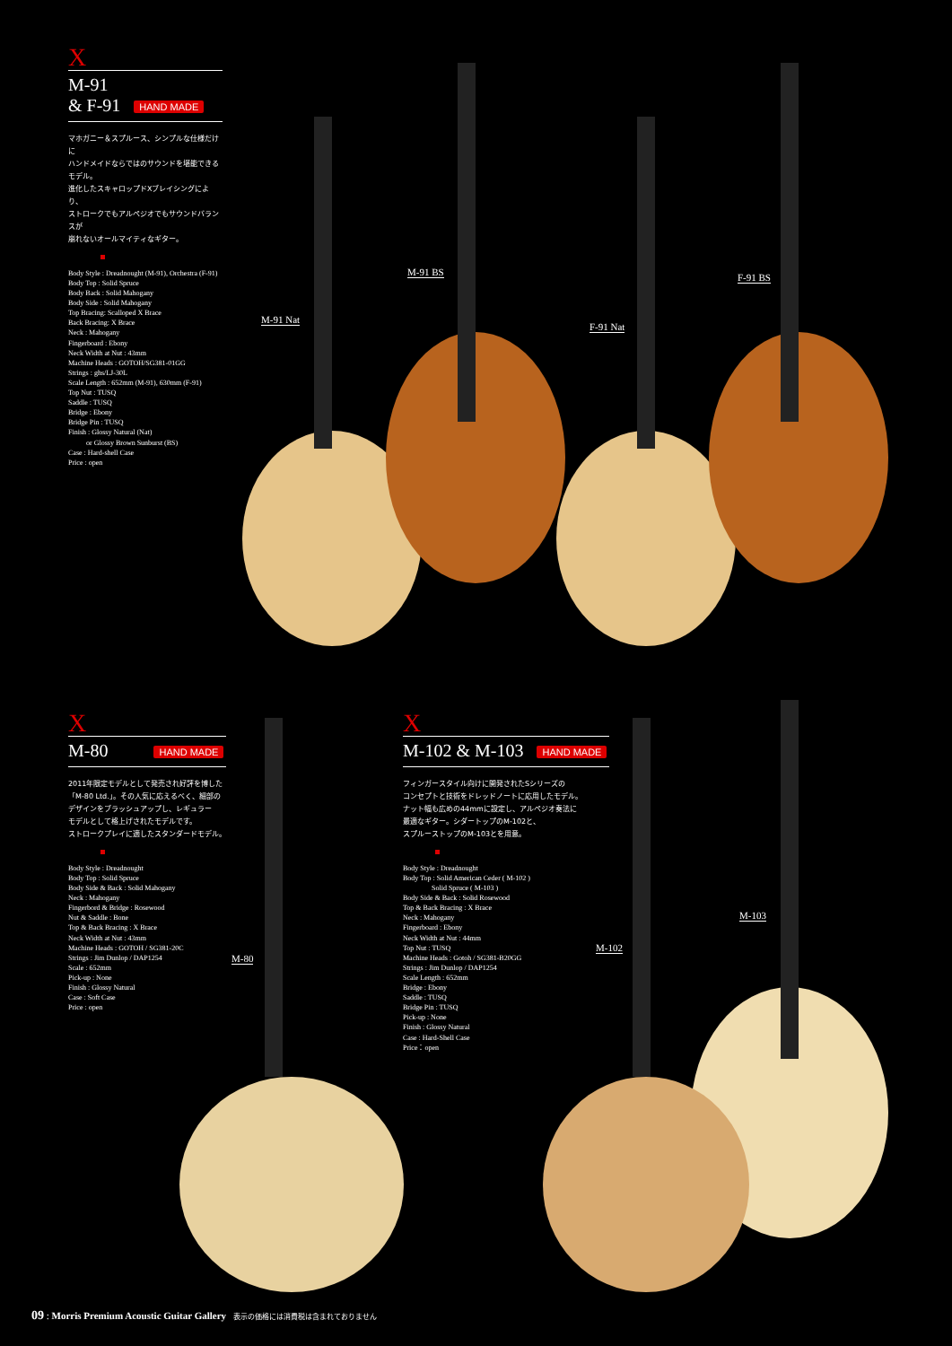X
M-91
& F-91 HAND MADE
マホガニー＆スプルース、シンプルな仕様だけに
ハンドメイドならではのサウンドを堪能できるモデル。
進化したスキャロップドXブレイシングにより、
ストロークでもアルペジオでもサウンドバランスが
崩れないオールマイティなギター。
Body Style : Dreadnought (M-91), Orchestra (F-91)
Body Top : Solid Spruce
Body Back : Solid Mahogany
Body Side : Solid Mahogany
Top Bracing: Scalloped X Brace
Back Bracing: X Brace
Neck : Mahogany
Fingerboard : Ebony
Neck Width at Nut : 43mm
Machine Heads : GOTOH/SG381-01GG
Strings : ghs/LJ-30L
Scale Length : 652mm (M-91), 630mm (F-91)
Top Nut : TUSQ
Saddle : TUSQ
Bridge : Ebony
Bridge Pin : TUSQ
Finish : Glossy Natural (Nat)
or Glossy Brown Sunburst (BS)
Case : Hard-shell Case
Price : open
M-91 Nat
M-91 BS
F-91 Nat
F-91 BS
X
M-80 HAND MADE
2011年限定モデルとして発売され好評を博した
「M-80 Ltd.」。その人気に応えるべく、細部の
デザインをブラッシュアップし、レギュラー
モデルとして格上げされたモデルです。
ストロークプレイに適したスタンダードモデル。
Body Style : Dreadnought
Body Top : Solid Spruce
Body Side & Back : Solid Mahogany
Neck : Mahogany
Fingerbord & Bridge : Rosewood
Nut & Saddle : Bone
Top & Back Bracing : X Brace
Neck Width at Nut : 43mm
Machine Heads : GOTOH / SG381-20C
Strings : Jim Dunlop / DAP1254
Scale : 652mm
Pick-up : None
Finish : Glossy Natural
Case : Soft Case
Price : open
M-80
X
M-102 & M-103 HAND MADE
フィンガースタイル向けに開発されたSシリーズの
コンセプトと技術をドレッドノートに応用したモデル。
ナット幅も広めの44mmに設定し、アルペジオ奏法に
最適なギター。シダートップのM-102と、
スプルーストップのM-103とを用意。
Body Style : Dreadnought
Body Top : Solid American Ceder ( M-102 )
Solid Spruce ( M-103 )
Body Side & Back : Solid Rosewood
Top & Back Bracing : X Brace
Neck : Mahogany
Fingerboard : Ebony
Neck Width at Nut : 44mm
Top Nut : TUSQ
Machine Heads : Gotoh / SG381-B20GG
Strings : Jim Dunlop / DAP1254
Scale Length : 652mm
Bridge : Ebony
Saddle : TUSQ
Bridge Pin : TUSQ
Pick-up : None
Finish : Glossy Natural
Case : Hard-Shell Case
Price：open
M-102
M-103
09 : Morris Premium Acoustic Guitar Gallery 表示の価格には消費税は含まれておりません